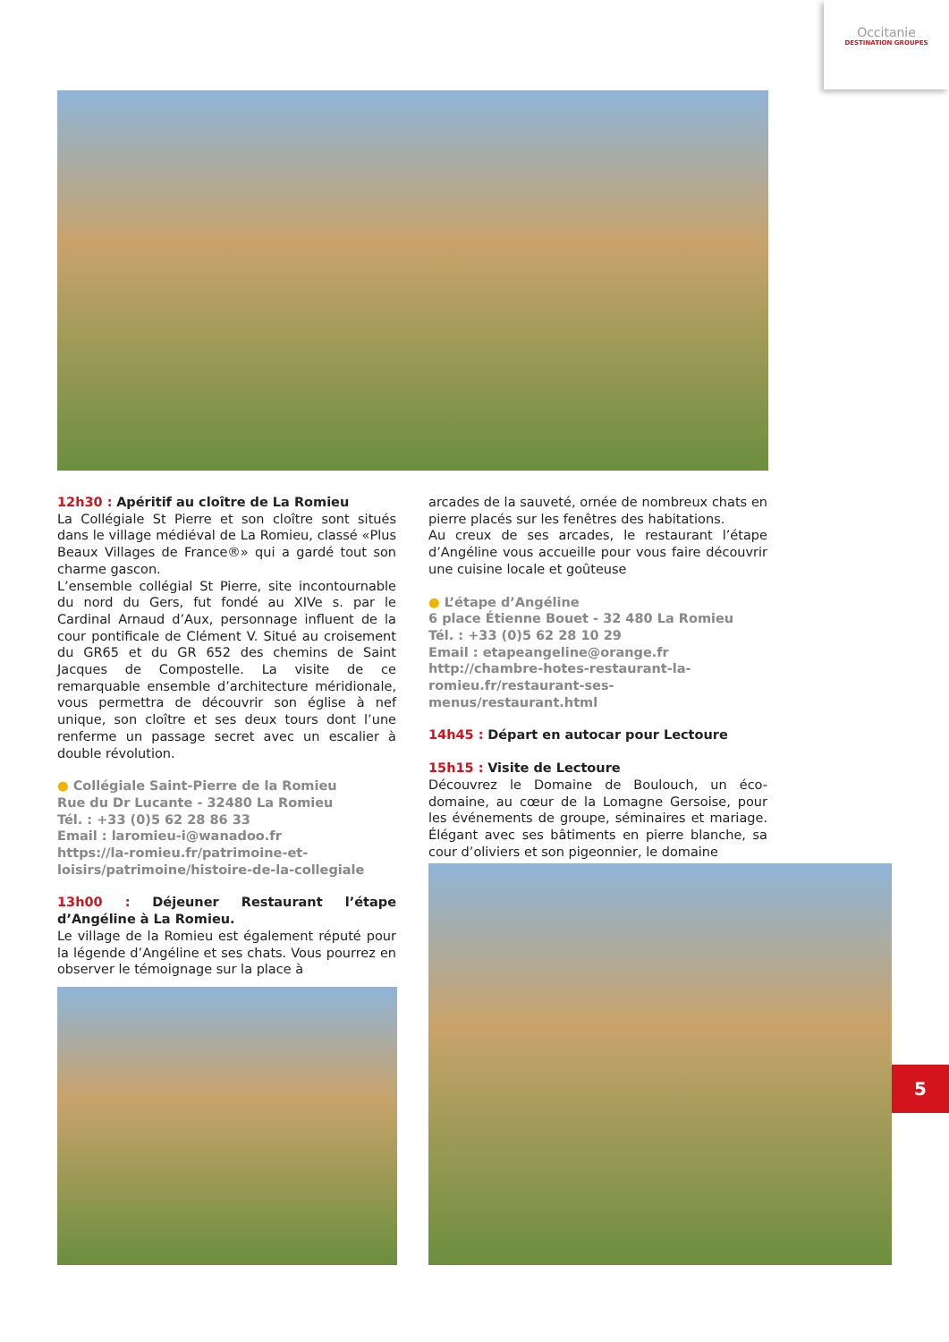Occitanie
DESTINATION GROUPES
12h30 : Apéritif au cloître de La Romieu
La Collégiale St Pierre et son cloître sont situés dans le village médiéval de La Romieu, classé «Plus Beaux Villages de France®» qui a gardé tout son charme gascon.
L’ensemble collégial St Pierre, site incontournable du nord du Gers, fut fondé au XIVe s. par le Cardinal Arnaud d’Aux, personnage influent de la cour pontificale de Clément V. Situé au croisement du GR65 et du GR 652 des chemins de Saint Jacques de Compostelle. La visite de ce remarquable ensemble d’architecture méridionale, vous permettra de découvrir son église à nef unique, son cloître et ses deux tours dont l’une renferme un passage secret avec un escalier à double révolution.
● Collégiale Saint-Pierre de la Romieu
Rue du Dr Lucante - 32480 La Romieu
Tél. : +33 (0)5 62 28 86 33
Email : laromieu-i@wanadoo.fr
https://la-romieu.fr/patrimoine-et-loisirs/patrimoine/histoire-de-la-collegiale
13h00 : Déjeuner Restaurant l’étape d’Angéline à La Romieu.
Le village de la Romieu est également réputé pour la légende d’Angéline et ses chats. Vous pourrez en observer le témoignage sur la place à
arcades de la sauveté, ornée de nombreux chats en pierre placés sur les fenêtres des habitations.
Au creux de ses arcades, le restaurant l’étape d’Angéline vous accueille pour vous faire découvrir une cuisine locale et goûteuse
● L’étape d’Angéline
6 place Étienne Bouet - 32 480 La Romieu
Tél. : +33 (0)5 62 28 10 29
Email : etapeangeline@orange.fr
http://chambre-hotes-restaurant-la-romieu.fr/restaurant-ses-menus/restaurant.html
14h45 : Départ en autocar pour Lectoure
15h15 : Visite de Lectoure
Découvrez le Domaine de Boulouch, un éco-domaine, au cœur de la Lomagne Gersoise, pour les événements de groupe, séminaires et mariage. Élégant avec ses bâtiments en pierre blanche, sa cour d’oliviers et son pigeonnier, le domaine
5